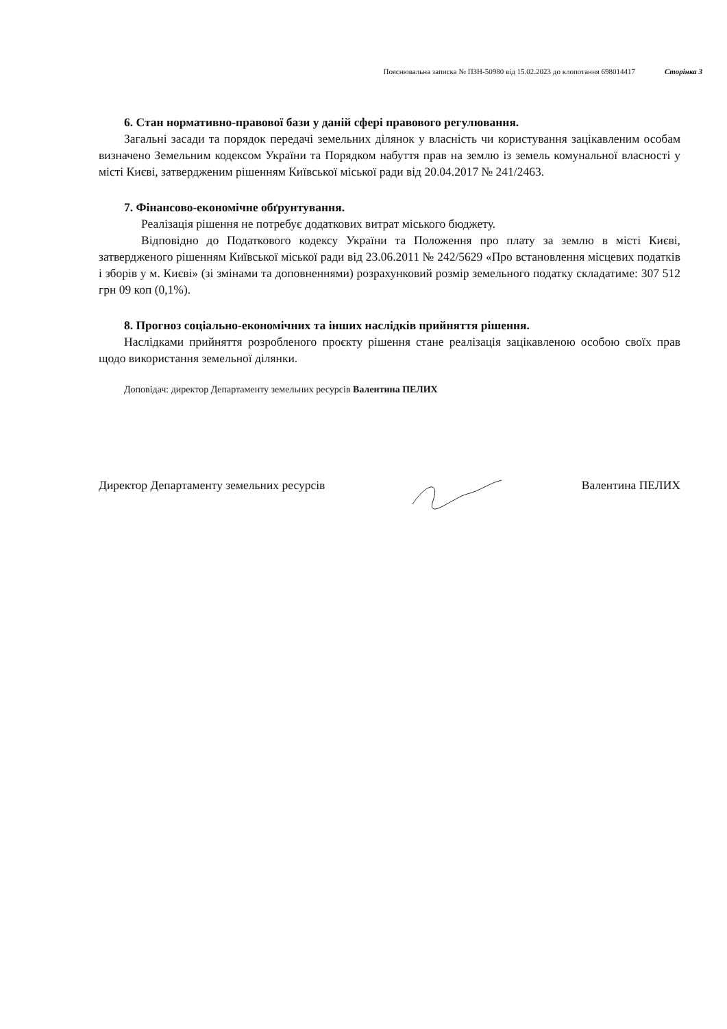Пояснювальна записка № ПЗН-50980 від 15.02.2023 до клопотання 698014417 Сторінка 3
6. Стан нормативно-правової бази у даній сфері правового регулювання.
Загальні засади та порядок передачі земельних ділянок у власність чи користування зацікавленим особам визначено Земельним кодексом України та Порядком набуття прав на землю із земель комунальної власності у місті Києві, затвердженим рішенням Київської міської ради від 20.04.2017 № 241/2463.
7. Фінансово-економічне обґрунтування.
Реалізація рішення не потребує додаткових витрат міського бюджету.
Відповідно до Податкового кодексу України та Положення про плату за землю в місті Києві, затвердженого рішенням Київської міської ради від 23.06.2011 № 242/5629 «Про встановлення місцевих податків і зборів у м. Києві» (зі змінами та доповненнями) розрахунковий розмір земельного податку складатиме: 307 512 грн 09 коп (0,1%).
8. Прогноз соціально-економічних та інших наслідків прийняття рішення.
Наслідками прийняття розробленого проєкту рішення стане реалізація зацікавленою особою своїх прав щодо використання земельної ділянки.
Доповідач: директор Департаменту земельних ресурсів Валентина ПЕЛИХ
Директор Департаменту земельних ресурсів Валентина ПЕЛИХ